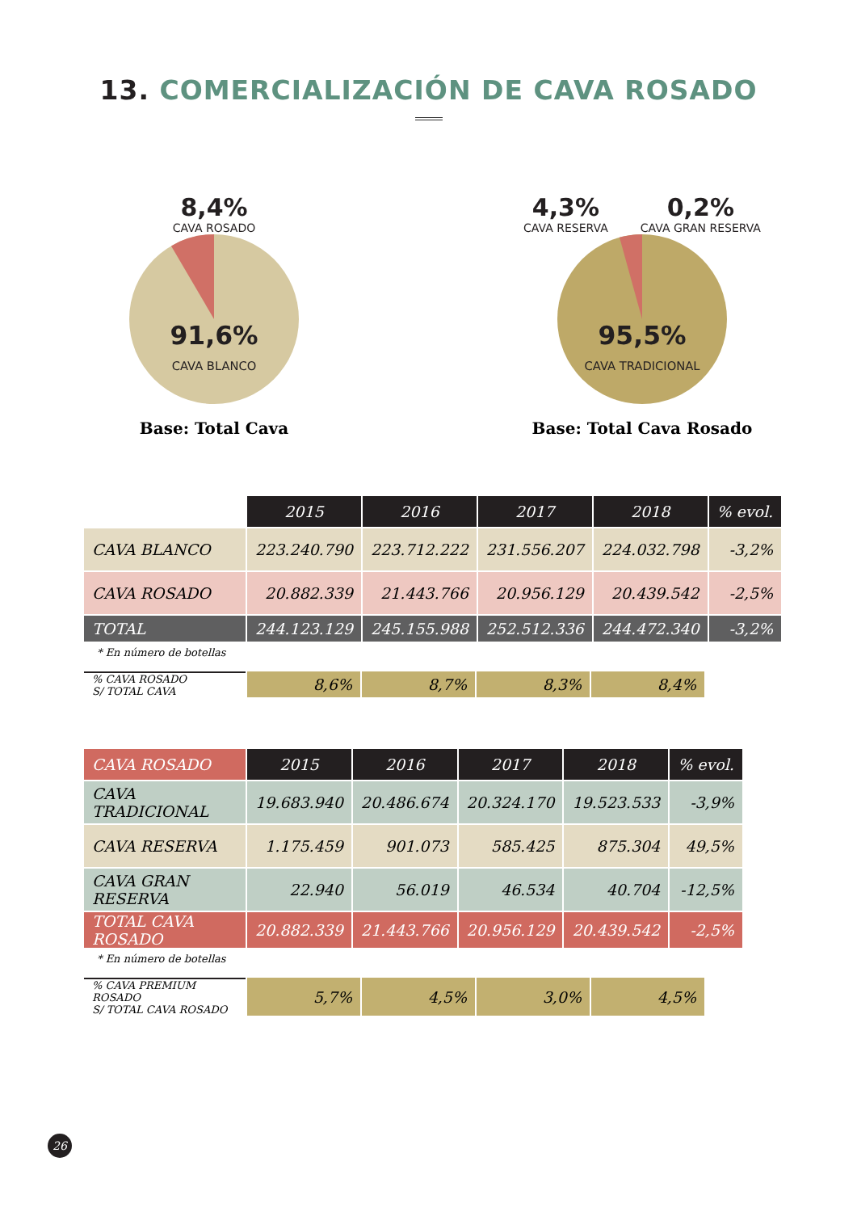13. COMERCIALIZACIÓN DE CAVA ROSADO
8,4%
CAVA ROSADO
91,6%
CAVA BLANCO
Base: Total Cava
4,3%
CAVA RESERVA
0,2%
CAVA GRAN RESERVA
95,5%
CAVA TRADICIONAL
Base: Total Cava Rosado
| | 2015 | 2016 | 2017 | 2018 | % evol. |
| CAVA BLANCO | 223.240.790 | 223.712.222 | 231.556.207 | 224.032.798 | -3,2% |
| CAVA ROSADO | 20.882.339 | 21.443.766 | 20.956.129 | 20.439.542 | -2,5% |
| TOTAL | 244.123.129 | 245.155.988 | 252.512.336 | 244.472.340 | -3,2% |
* En número de botellas
| % CAVA ROSADO S/ TOTAL CAVA | 8,6% | 8,7% | 8,3% | 8,4% |
| CAVA ROSADO | 2015 | 2016 | 2017 | 2018 | % evol. |
| --- | --- | --- | --- | --- | --- |
| CAVA TRADICIONAL | 19.683.940 | 20.486.674 | 20.324.170 | 19.523.533 | -3,9% |
| CAVA RESERVA | 1.175.459 | 901.073 | 585.425 | 875.304 | 49,5% |
| CAVA GRAN RESERVA | 22.940 | 56.019 | 46.534 | 40.704 | -12,5% |
| TOTAL CAVA ROSADO | 20.882.339 | 21.443.766 | 20.956.129 | 20.439.542 | -2,5% |
* En número de botellas
| % CAVA PREMIUM ROSADO S/ TOTAL CAVA ROSADO | 5,7% | 4,5% | 3,0% | 4,5% |
26